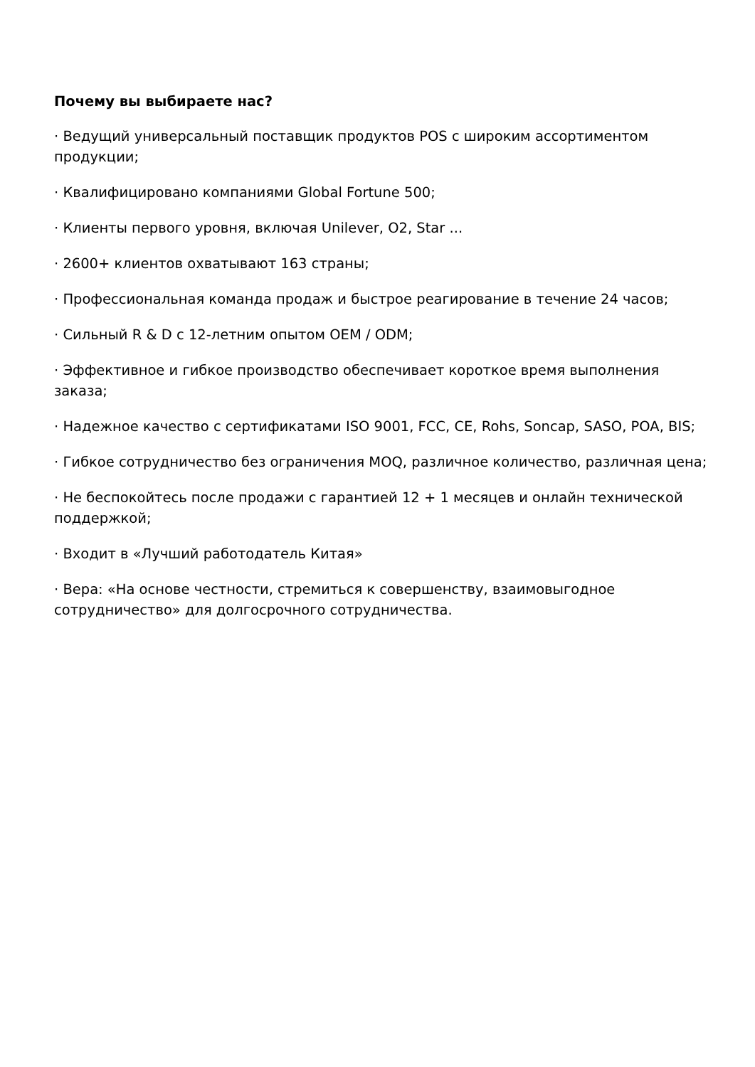Почему вы выбираете нас?
· Ведущий универсальный поставщик продуктов POS с широким ассортиментом продукции;
· Квалифицировано компаниями Global Fortune 500;
· Клиенты первого уровня, включая Unilever, O2, Star ...
· 2600+ клиентов охватывают 163 страны;
· Профессиональная команда продаж и быстрое реагирование в течение 24 часов;
· Сильный R & D с 12-летним опытом OEM / ODM;
· Эффективное и гибкое производство обеспечивает короткое время выполнения заказа;
· Надежное качество с сертификатами ISO 9001, FCC, CE, Rohs, Soncap, SASO, POA, BIS;
· Гибкое сотрудничество без ограничения MOQ, различное количество, различная цена;
· Не беспокойтесь после продажи с гарантией 12 + 1 месяцев и онлайн технической поддержкой;
· Входит в «Лучший работодатель Китая»
· Вера: «На основе честности, стремиться к совершенству, взаимовыгодное сотрудничество» для долгосрочного сотрудничества.